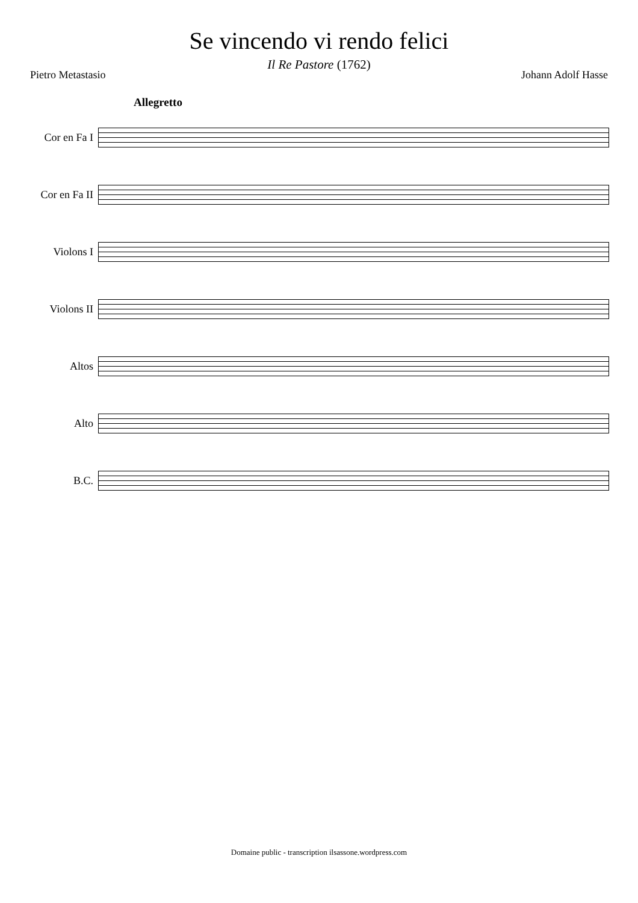Se vincendo vi rendo felici
Il Re Pastore (1762)
Pietro Metastasio Johann Adolf Hasse
Allegretto
Cor en Fa I
Cor en Fa II
Violons I
Violons II
Altos
Alto
B.C.
Domaine public - transcription ilsassone.wordpress.com